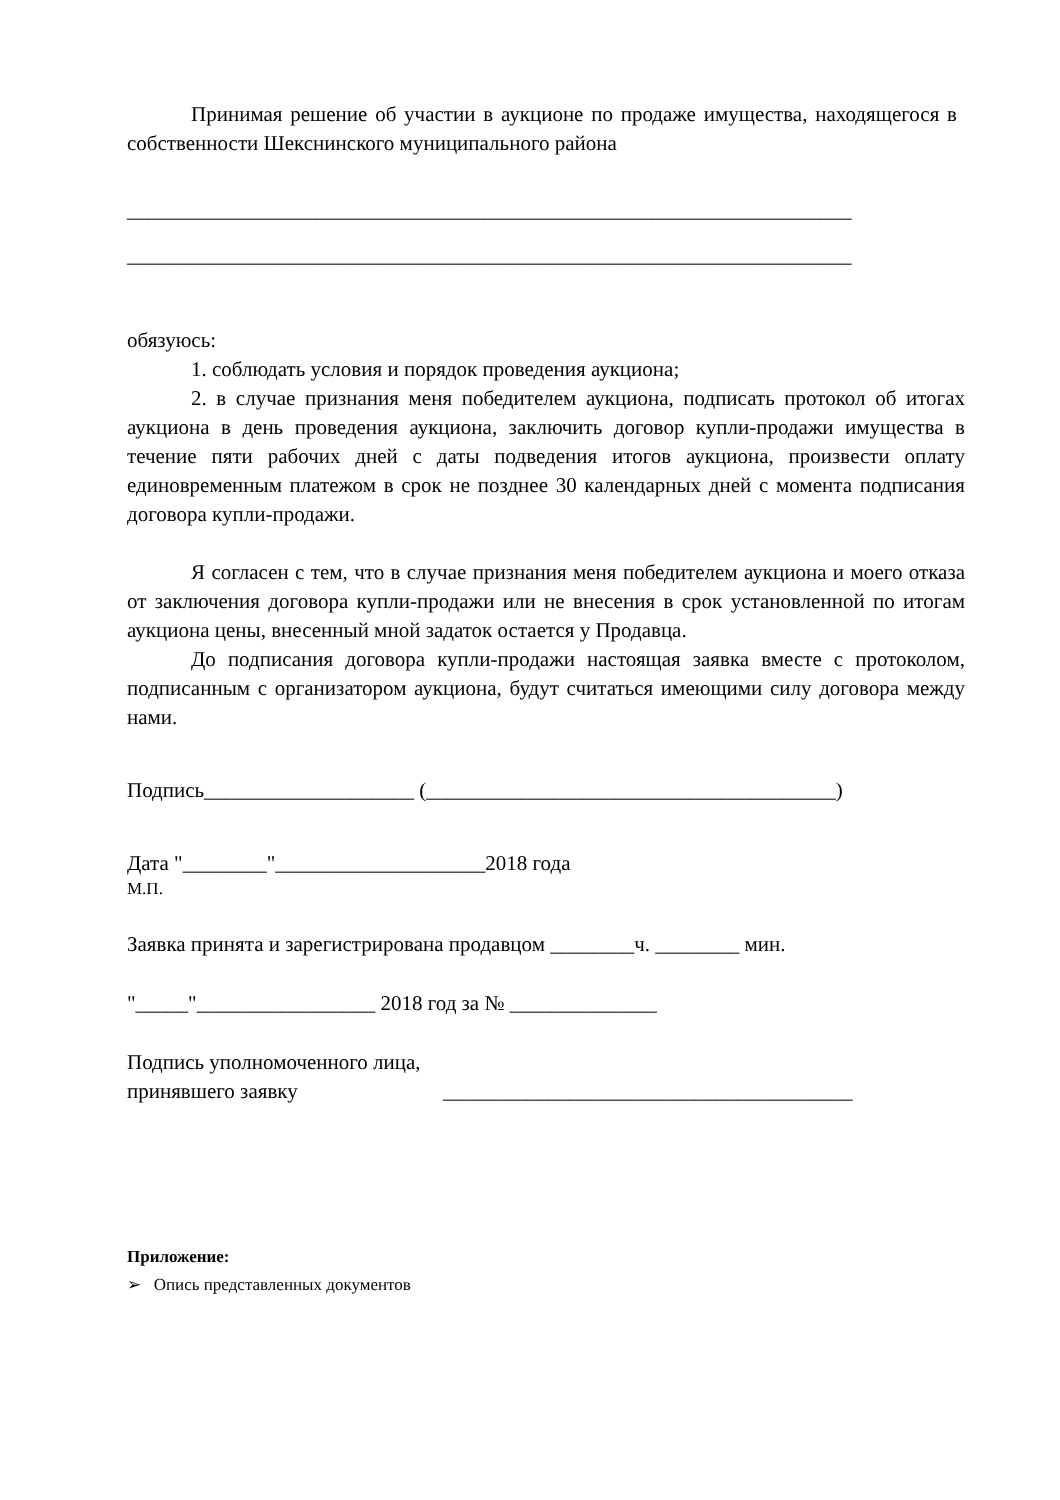Принимая решение об участии в аукционе по продаже имущества, находящегося в собственности Шекснинского муниципального района
_____________________________________________________________________
_____________________________________________________________________
обязуюсь:
1. соблюдать условия и порядок проведения аукциона;
2. в случае признания меня победителем аукциона, подписать протокол об итогах аукциона в день проведения аукциона, заключить договор купли-продажи имущества в течение пяти рабочих дней с даты подведения итогов аукциона, произвести оплату единовременным платежом в срок не позднее 30 календарных дней с момента подписания договора купли-продажи.
Я согласен с тем, что в случае признания меня победителем аукциона и моего отказа от заключения договора купли-продажи или не внесения в срок установленной по итогам аукциона цены, внесенный мной задаток остается у Продавца.
До подписания договора купли-продажи настоящая заявка вместе с протоколом, подписанным с организатором аукциона, будут считаться имеющими силу договора между нами.
Подпись____________________ (_______________________________________)
Дата "________"____________________2018 года
М.П.
Заявка принята и зарегистрирована продавцом ________ч. ________ мин.
"_____"_________________ 2018 год за № ______________
Подпись уполномоченного лица,
принявшего заявку _______________________________________
Приложение:
➢ Опись представленных документов